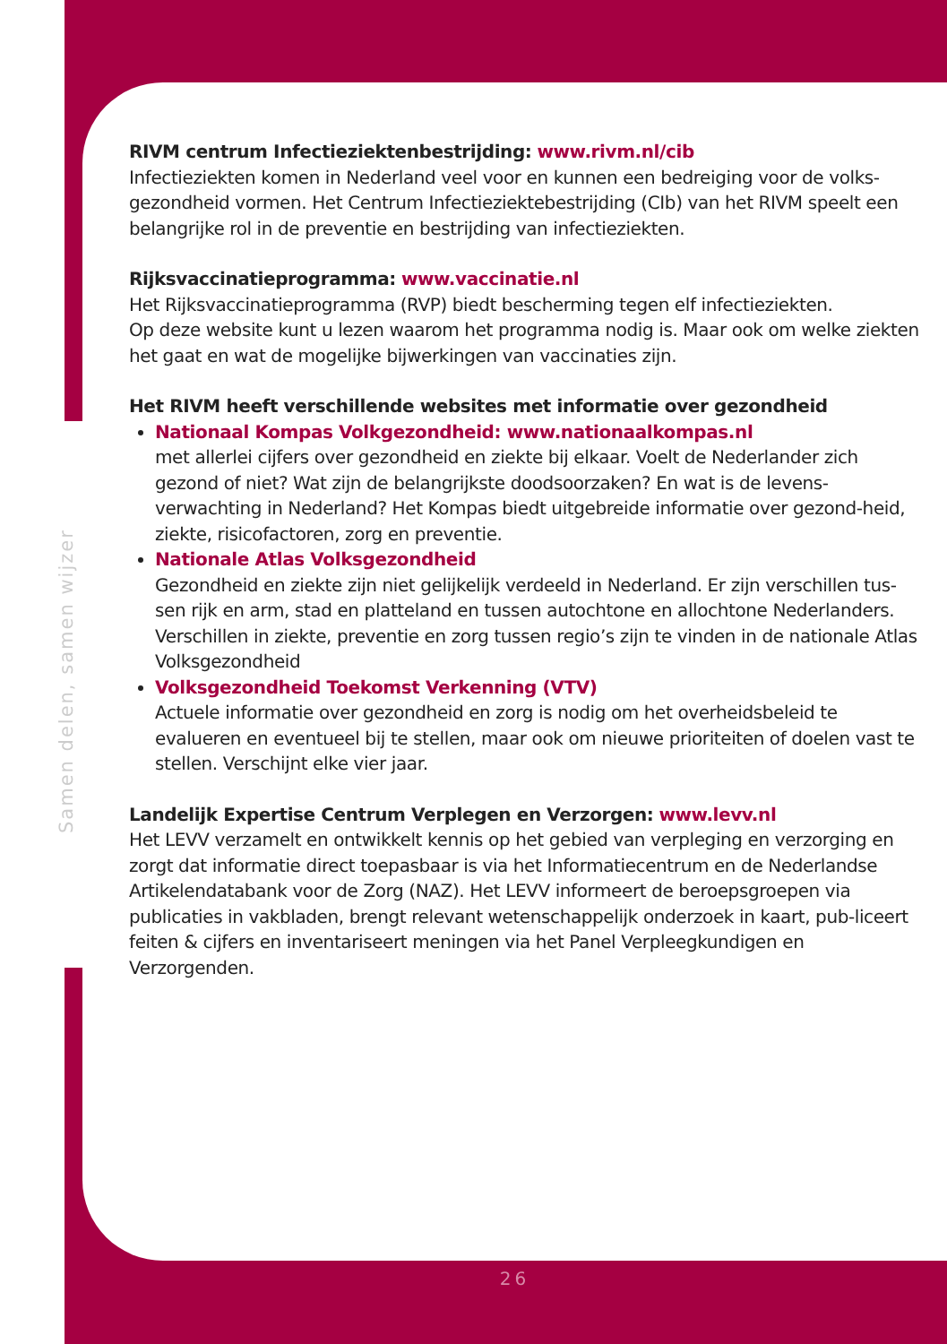Samen delen, samen wijzer
RIVM centrum Infectieziektenbestrijding: www.rivm.nl/cib
Infectieziekten komen in Nederland veel voor en kunnen een bedreiging voor de volks-gezondheid vormen. Het Centrum Infectieziektebestrijding (CIb) van het RIVM speelt een belangrijke rol in de preventie en bestrijding van infectieziekten.
Rijksvaccinatieprogramma: www.vaccinatie.nl
Het Rijksvaccinatieprogramma (RVP) biedt bescherming tegen elf infectieziekten.
Op deze website kunt u lezen waarom het programma nodig is. Maar ook om welke ziekten het gaat en wat de mogelijke bijwerkingen van vaccinaties zijn.
Het RIVM heeft verschillende websites met informatie over gezondheid
Nationaal Kompas Volkgezondheid: www.nationaalkompas.nl
met allerlei cijfers over gezondheid en ziekte bij elkaar. Voelt de Nederlander zich gezond of niet? Wat zijn de belangrijkste doodsoorzaken? En wat is de levens-verwachting in Nederland? Het Kompas biedt uitgebreide informatie over gezond-heid, ziekte, risicofactoren, zorg en preventie.
Nationale Atlas Volksgezondheid
Gezondheid en ziekte zijn niet gelijkelijk verdeeld in Nederland. Er zijn verschillen tus-sen rijk en arm, stad en platteland en tussen autochtone en allochtone Nederlanders. Verschillen in ziekte, preventie en zorg tussen regio’s zijn te vinden in de nationale Atlas Volksgezondheid
Volksgezondheid Toekomst Verkenning (VTV)
Actuele informatie over gezondheid en zorg is nodig om het overheidsbeleid te evalueren en eventueel bij te stellen, maar ook om nieuwe prioriteiten of doelen vast te stellen. Verschijnt elke vier jaar.
Landelijk Expertise Centrum Verplegen en Verzorgen: www.levv.nl
Het LEVV verzamelt en ontwikkelt kennis op het gebied van verpleging en verzorging en zorgt dat informatie direct toepasbaar is via het Informatiecentrum en de Nederlandse Artikelendatabank voor de Zorg (NAZ). Het LEVV informeert de beroepsgroepen via publicaties in vakbladen, brengt relevant wetenschappelijk onderzoek in kaart, pub-liceert feiten & cijfers en inventariseert meningen via het Panel Verpleegkundigen en Verzorgenden.
26